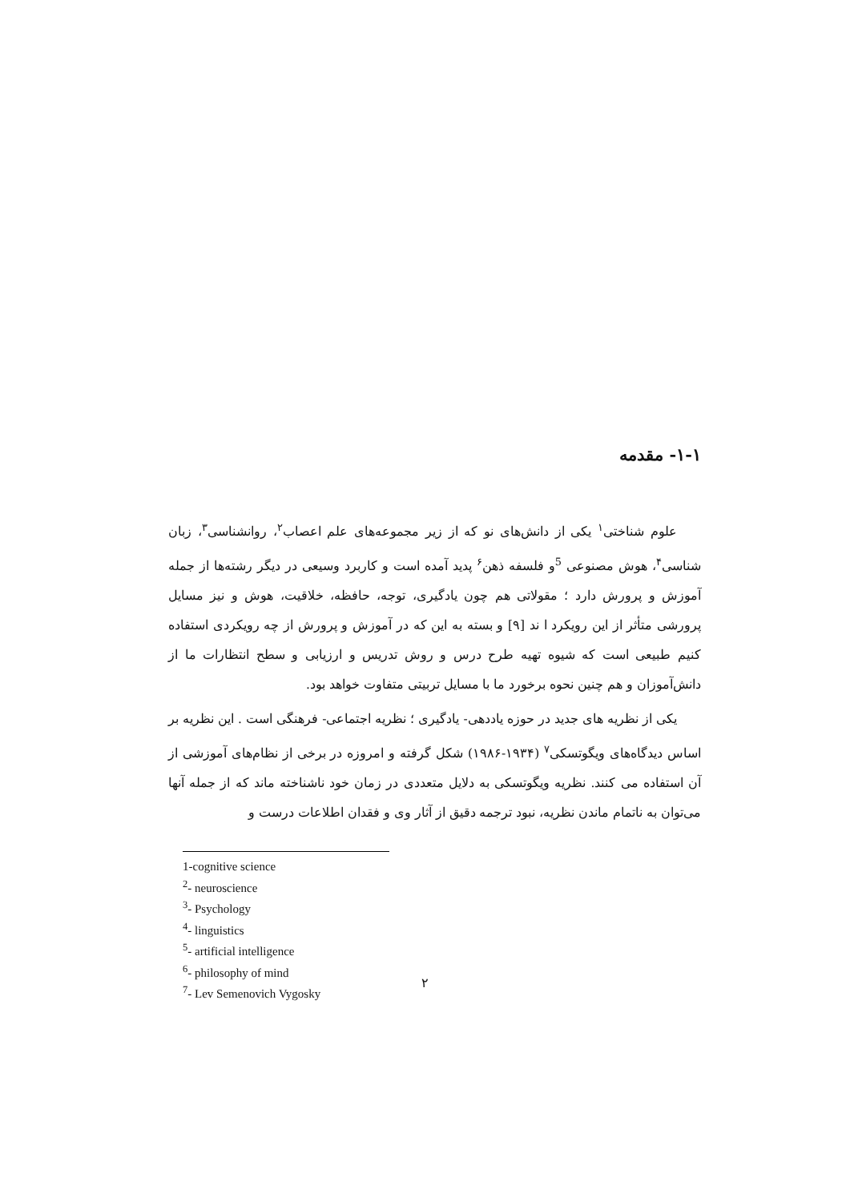۱-۱- مقدمه
علوم شناختی<sup>۱</sup> یکی از دانش‌های نو که از زیر مجموعه‌های علم اعصاب<sup>۲</sup>، روانشناسی<sup>۳</sup>، زبان شناسی<sup>۴</sup>، هوش مصنوعی <sup>5</sup>و فلسفه ذهن<sup>۶</sup> پدید آمده است و کاربرد وسیعی در دیگر رشته‌ها از جمله آموزش و پرورش دارد ؛ مقولاتی هم چون یادگیری، توجه، حافظه، خلاقیت، هوش و نیز مسایل پرورشی متأثر از این رویکرد ا ند [۹] و بسته به این که در آموزش و پرورش از چه رویکردی استفاده کنیم طبیعی است که شیوه تهیه طرح درس و روش تدریس و ارزیابی و سطح انتظارات ما از دانش‌آموزان و هم چنین نحوه برخورد ما با مسایل تربیتی متفاوت خواهد بود.
یکی از نظریه های جدید در حوزه یاددهی- یادگیری ؛ نظریه اجتماعی- فرهنگی است . این نظریه بر اساس دیدگاه‌های ویگوتسکی<sup>۷</sup> (۱۹۳۴-۱۹۸۶) شکل گرفته و امروزه در برخی از نظام‌های آموزشی از آن استفاده می کنند. نظریه ویگوتسکی به دلایل متعددی در زمان خود ناشناخته ماند که از جمله آنها می‌توان به ناتمام ماندن نظریه، نبود ترجمه دقیق از آثار وی و فقدان اطلاعات درست و
1-cognitive science
<sup>2</sup>- neuroscience
<sup>3</sup>- Psychology
<sup>4</sup>- linguistics
<sup>5</sup>- artificial intelligence
<sup>6</sup>- philosophy of mind
<sup>7</sup>- Lev Semenovich Vygosky
۲